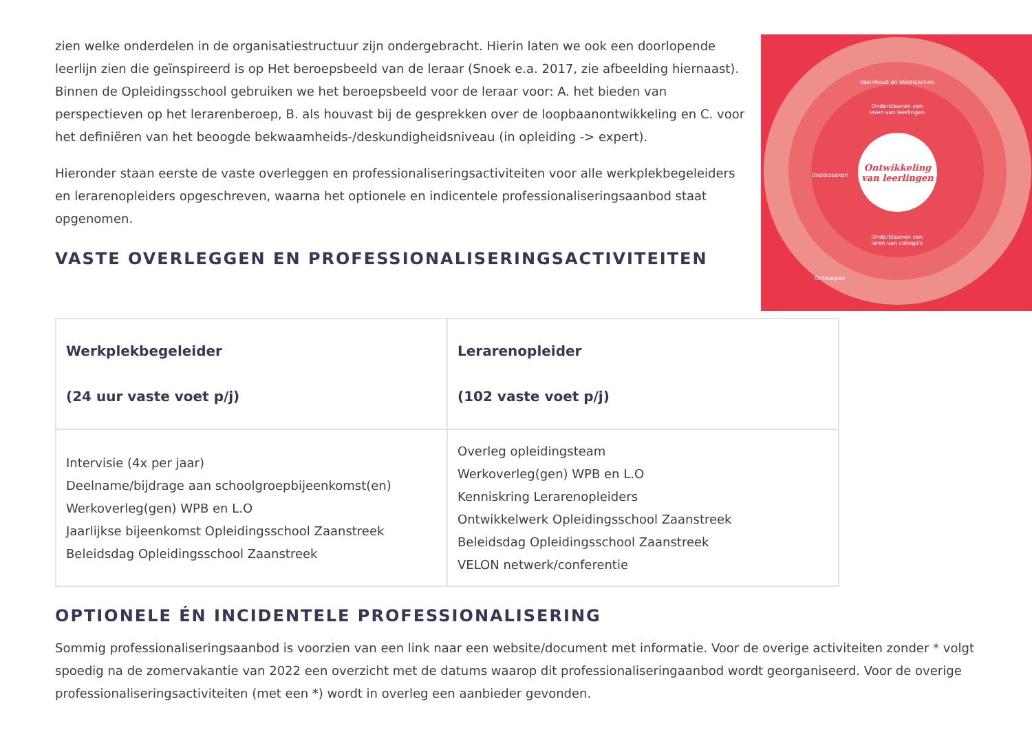Ontwikkeling
van leerlingen
Ondersteunen van
leren van leerlingen
Ondersteunen van
leren van collega's
Vakinhoud en Vakdidactiek
Onderzoeken
Ontwerpen
zien welke onderdelen in de organisatiestructuur zijn ondergebracht. Hierin laten we ook een doorlopende leerlijn zien die geïnspireerd is op Het beroepsbeeld van de leraar (Snoek e.a. 2017, zie afbeelding hiernaast). Binnen de Opleidingsschool gebruiken we het beroepsbeeld voor de leraar voor: A. het bieden van perspectieven op het lerarenberoep, B. als houvast bij de gesprekken over de loopbaanontwikkeling en C. voor het definiëren van het beoogde bekwaamheids-/deskundigheidsniveau (in opleiding -> expert).
Hieronder staan eerste de vaste overleggen en professionaliseringsactiviteiten voor alle werkplekbegeleiders en lerarenopleiders opgeschreven, waarna het optionele en indicentele professionaliseringsaanbod staat opgenomen.
VASTE OVERLEGGEN EN PROFESSIONALISERINGSACTIVITEITEN
| Werkplekbegeleider (24 uur vaste voet p/j) | Lerarenopleider (102 vaste voet p/j) |
| --- | --- |
| Intervisie (4x per jaar) Deelname/bijdrage aan schoolgroepbijeenkomst(en) Werkoverleg(gen) WPB en L.O Jaarlijkse bijeenkomst Opleidingsschool Zaanstreek Beleidsdag Opleidingsschool Zaanstreek | Overleg opleidingsteam Werkoverleg(gen) WPB en L.O Kenniskring Lerarenopleiders Ontwikkelwerk Opleidingsschool Zaanstreek Beleidsdag Opleidingsschool Zaanstreek VELON netwerk/conferentie |
OPTIONELE ÉN INCIDENTELE PROFESSIONALISERING
Sommig professionaliseringsaanbod is voorzien van een link naar een website/document met informatie. Voor de overige activiteiten zonder * volgt spoedig na de zomervakantie van 2022 een overzicht met de datums waarop dit professionaliseringaanbod wordt georganiseerd. Voor de overige professionaliseringsactiviteiten (met een *) wordt in overleg een aanbieder gevonden.